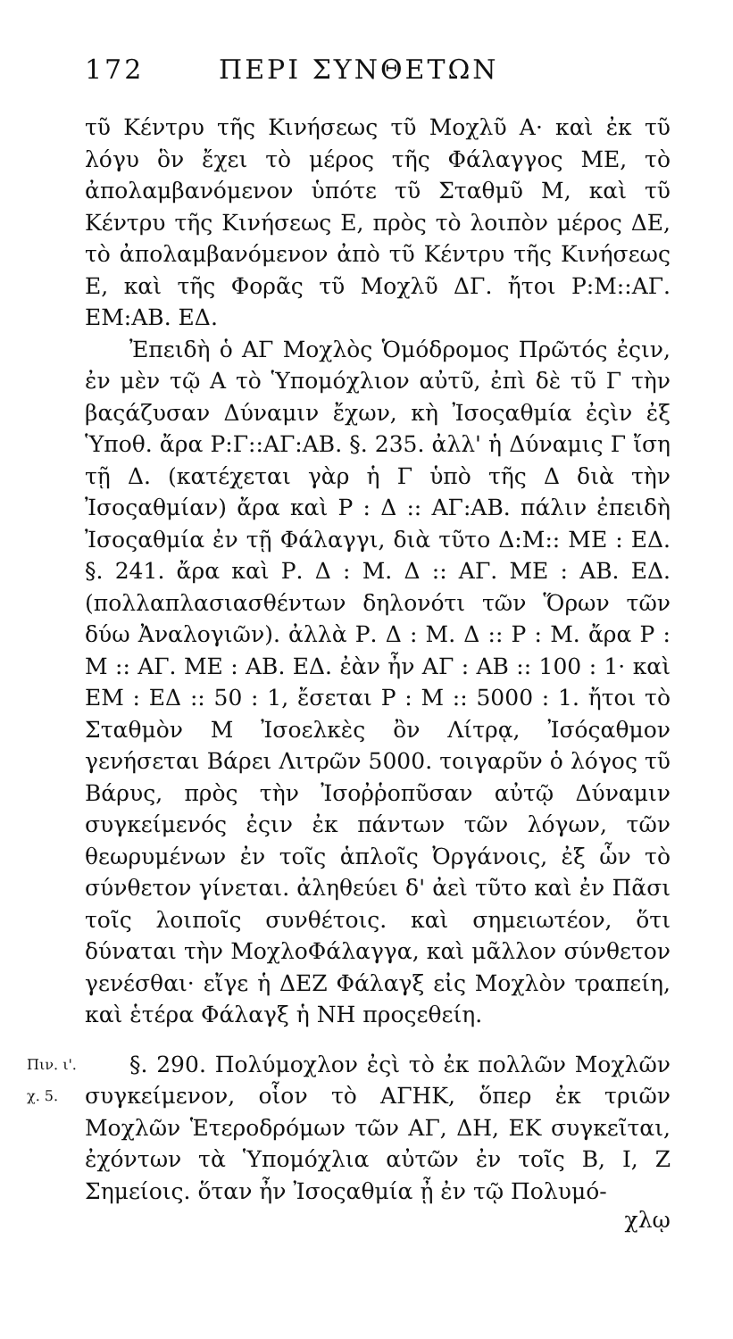172 ΠΕΡΙ ΣΥΝΘΕΤΩΝ
τῦ Κέντρυ τῆς Κινήσεως τῦ Μοχλῦ Α· καὶ ἐκ τῦ λόγυ ὃν ἔχει τὸ μέρος τῆς Φάλαγγος ΜΕ, τὸ ἀπολαμβανόμενον ὑπότε τῦ Σταθμῦ Μ, καὶ τῦ Κέντρυ τῆς Κινήσεως Ε, πρὸς τὸ λοιπὸν μέρος ΔΕ, τὸ ἀπολαμβανόμενον ἀπὸ τῦ Κέντρυ τῆς Κινήσεως Ε, καὶ τῆς Φορᾶς τῦ Μοχλῦ ΔΓ. ἤτοι Ρ:Μ::ΑΓ. ΕΜ:ΑΒ. ΕΔ.
Ἐπειδὴ ὁ ΑΓ Μοχλὸς Ὁμόδρομος Πρῶτός ἐςιν, ἐν μὲν τῷ Α τὸ Ὑπομόχλιον αὐτῦ, ἐπὶ δὲ τῦ Γ τὴν βαςάζυσαν Δύναμιν ἔχων, κὴ Ἰσοςαθμία ἐςὶν ἐξ Ὑποθ. ἄρα Ρ:Γ::ΑΓ:ΑΒ. §. 235. ἀλλ' ἡ Δύναμις Γ ἴση τῇ Δ. (κατέχεται γὰρ ἡ Γ ὑπὸ τῆς Δ διὰ τὴν Ἰσοςαθμίαν) ἄρα καὶ Ρ : Δ :: ΑΓ:ΑΒ. πάλιν ἐπειδὴ Ἰσοςαθμία ἐν τῇ Φάλαγγι, διὰ τῦτο Δ:Μ:: ΜΕ : ΕΔ. §. 241. ἄρα καὶ Ρ. Δ : Μ. Δ :: ΑΓ. ΜΕ : ΑΒ. ΕΔ. (πολλαπλασιασθέντων δηλονότι τῶν Ὅρων τῶν δύω Ἀναλογιῶν). ἀλλὰ Ρ. Δ : Μ. Δ :: Ρ : Μ. ἄρα Ρ : Μ :: ΑΓ. ΜΕ : ΑΒ. ΕΔ. ἐὰν ἦν ΑΓ : ΑΒ :: 100 : 1· καὶ ΕΜ : ΕΔ :: 50 : 1, ἔσεται Ρ : Μ :: 5000 : 1. ἤτοι τὸ Σταθμὸν Μ Ἰσοελκὲς ὂν Λίτρᾳ, Ἰσόςαθμον γενήσεται Βάρει Λιτρῶν 5000. τοιγαρῦν ὁ λόγος τῦ Βάρυς, πρὸς τὴν Ἰσοῤῥοπῦσαν αὐτῷ Δύναμιν συγκείμενός ἐςιν ἐκ πάντων τῶν λόγων, τῶν θεωρυμένων ἐν τοῖς ἁπλοῖς Ὀργάνοις, ἐξ ὧν τὸ σύνθετον γίνεται. ἀληθεύει δ' ἀεὶ τῦτο καὶ ἐν Πᾶσι τοῖς λοιποῖς συνθέτοις. καὶ σημειωτέον, ὅτι δύναται τὴν ΜοχλοΦάλαγγα, καὶ μᾶλλον σύνθετον γενέσθαι· εἴγε ἡ ΔΕΖ Φάλαγξ εἰς Μοχλὸν τραπείη, καὶ ἑτέρα Φάλαγξ ἡ ΝΗ προςεθείη.
Πιν. ι'.
χ. 5.
§. 290. Πολύμοχλον ἐςὶ τὸ ἐκ πολλῶν Μοχλῶν συγκείμενον, οἷον τὸ ΑΓΗΚ, ὅπερ ἐκ τριῶν Μοχλῶν Ἑτεροδρόμων τῶν ΑΓ, ΔΗ, ΕΚ συγκεῖται, ἐχόντων τὰ Ὑπομόχλια αὐτῶν ἐν τοῖς Β, Ι, Ζ Σημείοις. ὅταν ἦν Ἰσοςαθμία ᾖ ἐν τῷ Πολυμό-
χλῳ